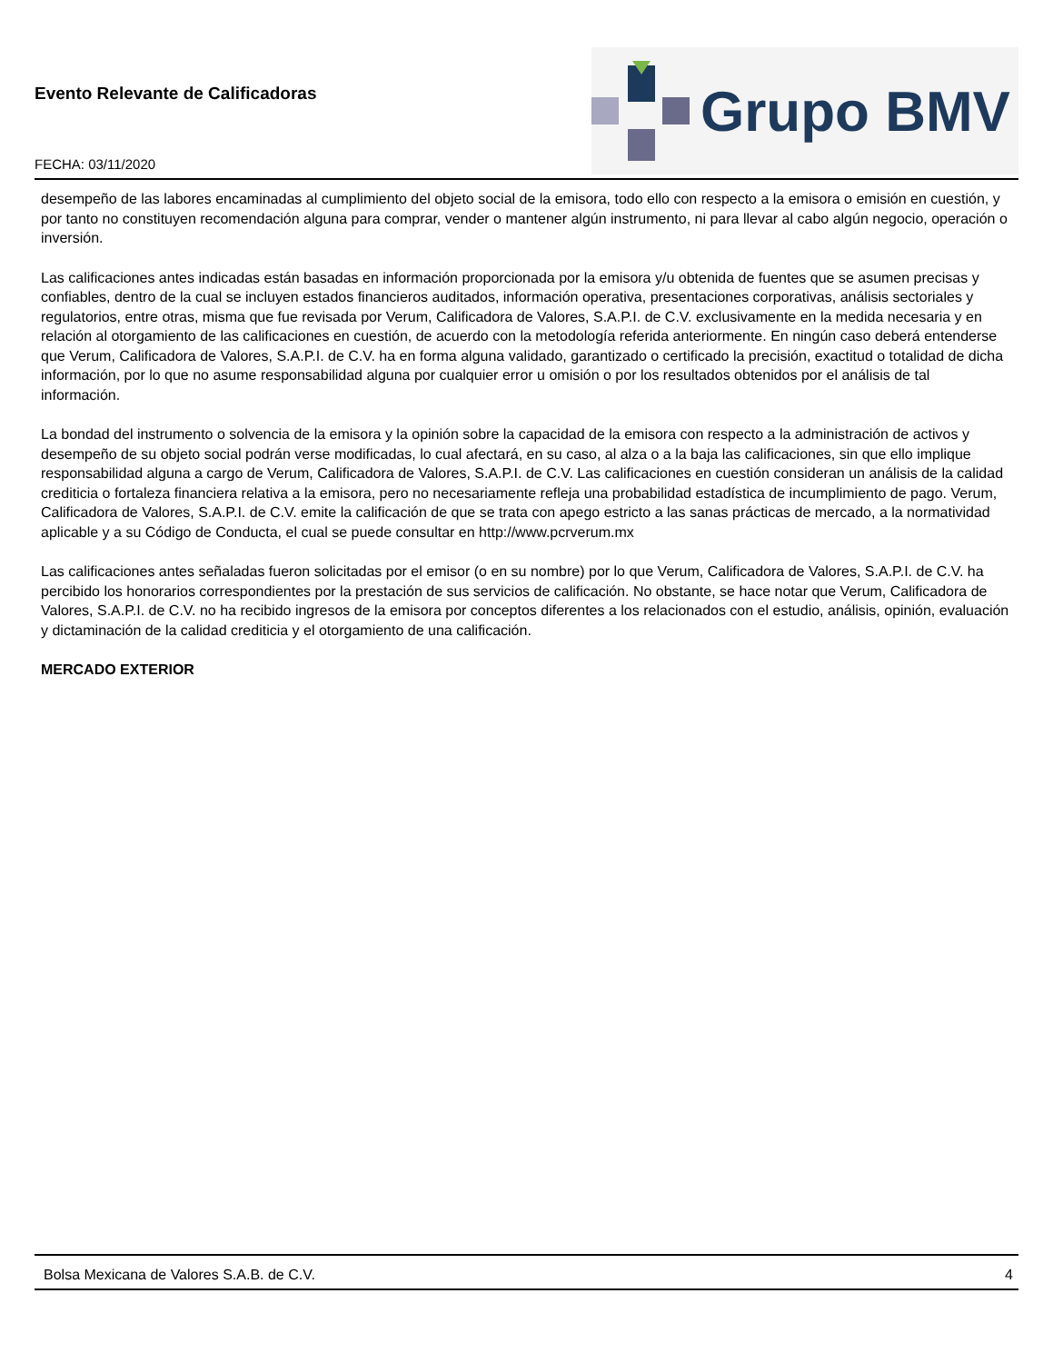Evento Relevante de Calificadoras
FECHA: 03/11/2020
Grupo BMV
desempeño de las labores encaminadas al cumplimiento del objeto social de la emisora, todo ello con respecto a la emisora o emisión en cuestión, y por tanto no constituyen recomendación alguna para comprar, vender o mantener algún instrumento, ni para llevar al cabo algún negocio, operación o inversión.
Las calificaciones antes indicadas están basadas en información proporcionada por la emisora y/u obtenida de fuentes que se asumen precisas y confiables, dentro de la cual se incluyen estados financieros auditados, información operativa, presentaciones corporativas, análisis sectoriales y regulatorios, entre otras, misma que fue revisada por Verum, Calificadora de Valores, S.A.P.I. de C.V. exclusivamente en la medida necesaria y en relación al otorgamiento de las calificaciones en cuestión, de acuerdo con la metodología referida anteriormente. En ningún caso deberá entenderse que Verum, Calificadora de Valores, S.A.P.I. de C.V. ha en forma alguna validado, garantizado o certificado la precisión, exactitud o totalidad de dicha información, por lo que no asume responsabilidad alguna por cualquier error u omisión o por los resultados obtenidos por el análisis de tal información.
La bondad del instrumento o solvencia de la emisora y la opinión sobre la capacidad de la emisora con respecto a la administración de activos y desempeño de su objeto social podrán verse modificadas, lo cual afectará, en su caso, al alza o a la baja las calificaciones, sin que ello implique responsabilidad alguna a cargo de Verum, Calificadora de Valores, S.A.P.I. de C.V. Las calificaciones en cuestión consideran un análisis de la calidad crediticia o fortaleza financiera relativa a la emisora, pero no necesariamente refleja una probabilidad estadística de incumplimiento de pago. Verum, Calificadora de Valores, S.A.P.I. de C.V. emite la calificación de que se trata con apego estricto a las sanas prácticas de mercado, a la normatividad aplicable y a su Código de Conducta, el cual se puede consultar en http://www.pcrverum.mx
Las calificaciones antes señaladas fueron solicitadas por el emisor (o en su nombre) por lo que Verum, Calificadora de Valores, S.A.P.I. de C.V. ha percibido los honorarios correspondientes por la prestación de sus servicios de calificación. No obstante, se hace notar que Verum, Calificadora de Valores, S.A.P.I. de C.V. no ha recibido ingresos de la emisora por conceptos diferentes a los relacionados con el estudio, análisis, opinión, evaluación y dictaminación de la calidad crediticia y el otorgamiento de una calificación.
MERCADO EXTERIOR
Bolsa Mexicana de Valores S.A.B. de C.V. 4